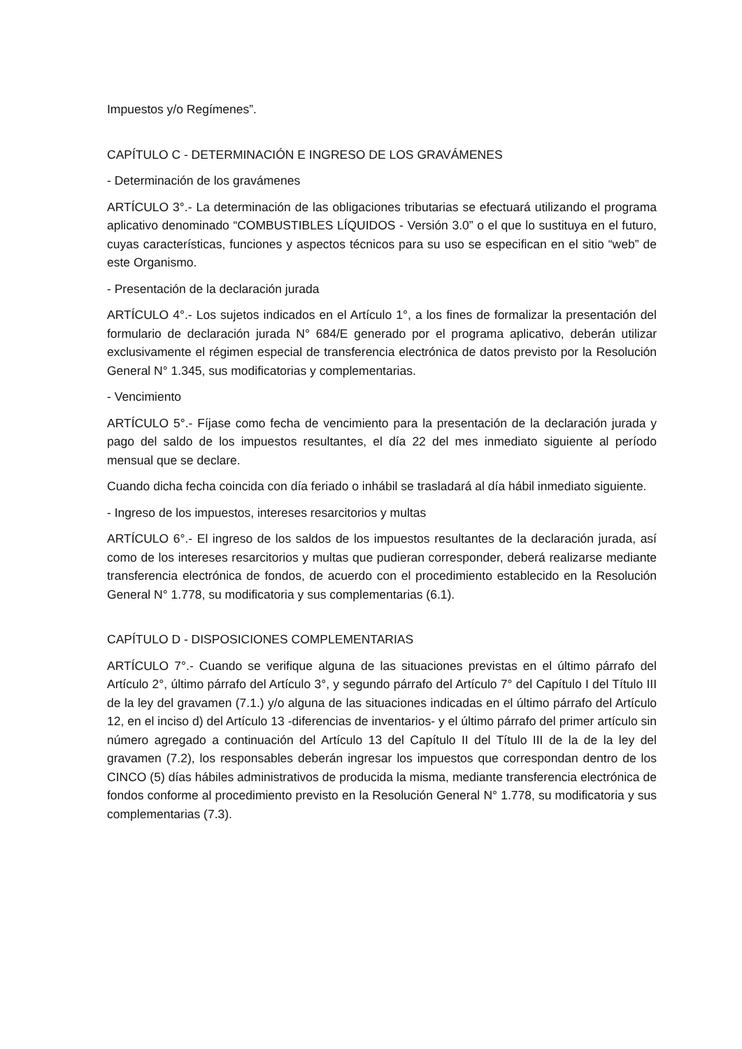Impuestos y/o Regímenes”.
CAPÍTULO C - DETERMINACIÓN E INGRESO DE LOS GRAVÁMENES
- Determinación de los gravámenes
ARTÍCULO 3°.- La determinación de las obligaciones tributarias se efectuará utilizando el programa aplicativo denominado “COMBUSTIBLES LÍQUIDOS - Versión 3.0” o el que lo sustituya en el futuro, cuyas características, funciones y aspectos técnicos para su uso se especifican en el sitio “web” de este Organismo.
- Presentación de la declaración jurada
ARTÍCULO 4°.- Los sujetos indicados en el Artículo 1°, a los fines de formalizar la presentación del formulario de declaración jurada N° 684/E generado por el programa aplicativo, deberán utilizar exclusivamente el régimen especial de transferencia electrónica de datos previsto por la Resolución General N° 1.345, sus modificatorias y complementarias.
- Vencimiento
ARTÍCULO 5°.- Fíjase como fecha de vencimiento para la presentación de la declaración jurada y pago del saldo de los impuestos resultantes, el día 22 del mes inmediato siguiente al período mensual que se declare.
Cuando dicha fecha coincida con día feriado o inhábil se trasladará al día hábil inmediato siguiente.
- Ingreso de los impuestos, intereses resarcitorios y multas
ARTÍCULO 6°.- El ingreso de los saldos de los impuestos resultantes de la declaración jurada, así como de los intereses resarcitorios y multas que pudieran corresponder, deberá realizarse mediante transferencia electrónica de fondos, de acuerdo con el procedimiento establecido en la Resolución General N° 1.778, su modificatoria y sus complementarias (6.1).
CAPÍTULO D - DISPOSICIONES COMPLEMENTARIAS
ARTÍCULO 7°.- Cuando se verifique alguna de las situaciones previstas en el último párrafo del Artículo 2°, último párrafo del Artículo 3°, y segundo párrafo del Artículo 7° del Capítulo I del Título III de la ley del gravamen (7.1.) y/o alguna de las situaciones indicadas en el último párrafo del Artículo 12, en el inciso d) del Artículo 13 -diferencias de inventarios- y el último párrafo del primer artículo sin número agregado a continuación del Artículo 13 del Capítulo II del Título III de la de la ley del gravamen (7.2), los responsables deberán ingresar los impuestos que correspondan dentro de los CINCO (5) días hábiles administrativos de producida la misma, mediante transferencia electrónica de fondos conforme al procedimiento previsto en la Resolución General N° 1.778, su modificatoria y sus complementarias (7.3).